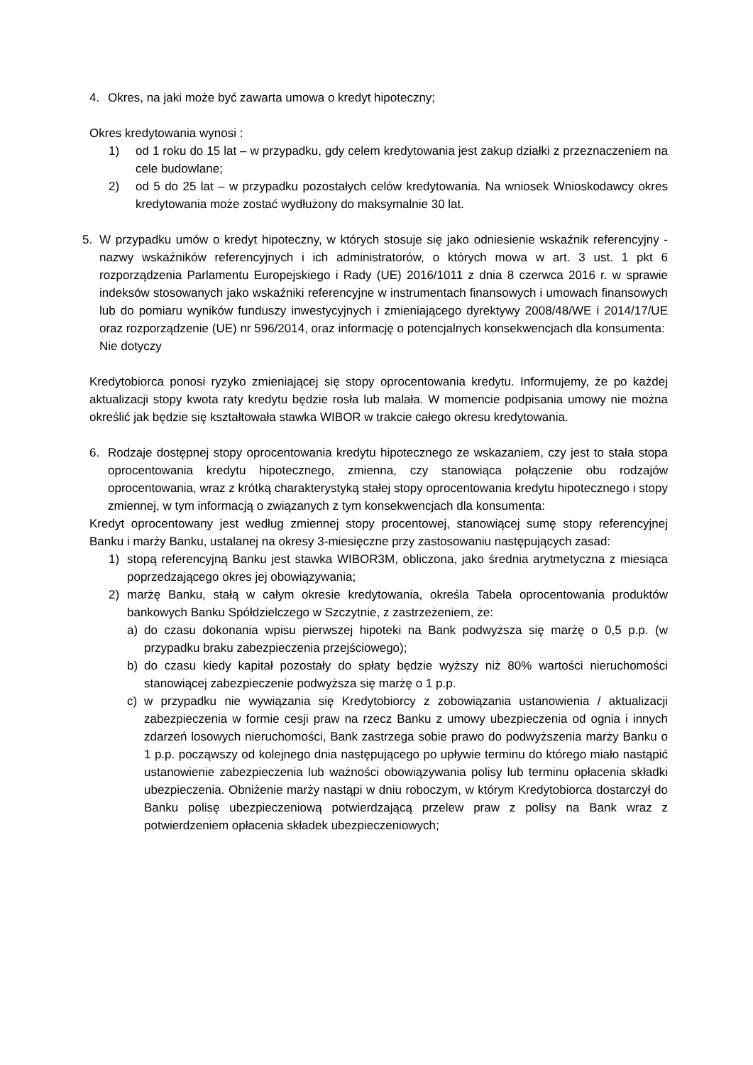4. Okres, na jaki może być zawarta umowa o kredyt hipoteczny;
Okres kredytowania wynosi :
1) od 1 roku do 15 lat – w przypadku, gdy celem kredytowania jest zakup działki z przeznaczeniem na cele budowlane;
2) od 5 do 25 lat – w przypadku pozostałych celów kredytowania. Na wniosek Wnioskodawcy okres kredytowania może zostać wydłużony do maksymalnie 30 lat.
5. W przypadku umów o kredyt hipoteczny, w których stosuje się jako odniesienie wskaźnik referencyjny - nazwy wskaźników referencyjnych i ich administratorów, o których mowa w art. 3 ust. 1 pkt 6 rozporządzenia Parlamentu Europejskiego i Rady (UE) 2016/1011 z dnia 8 czerwca 2016 r. w sprawie indeksów stosowanych jako wskaźniki referencyjne w instrumentach finansowych i umowach finansowych lub do pomiaru wyników funduszy inwestycyjnych i zmieniającego dyrektywy 2008/48/WE i 2014/17/UE oraz rozporządzenie (UE) nr 596/2014, oraz informację o potencjalnych konsekwencjach dla konsumenta:
Nie dotyczy
Kredytobiorca ponosi ryzyko zmieniającej się stopy oprocentowania kredytu. Informujemy, że po każdej aktualizacji stopy kwota raty kredytu będzie rosła lub malała. W momencie podpisania umowy nie można określić jak będzie się kształtowała stawka WIBOR w trakcie całego okresu kredytowania.
6. Rodzaje dostępnej stopy oprocentowania kredytu hipotecznego ze wskazaniem, czy jest to stała stopa oprocentowania kredytu hipotecznego, zmienna, czy stanowiąca połączenie obu rodzajów oprocentowania, wraz z krótką charakterystyką stałej stopy oprocentowania kredytu hipotecznego i stopy zmiennej, w tym informacją o związanych z tym konsekwencjach dla konsumenta:
Kredyt oprocentowany jest według zmiennej stopy procentowej, stanowiącej sumę stopy referencyjnej Banku i marży Banku, ustalanej na okresy 3-miesięczne przy zastosowaniu następujących zasad:
1) stopą referencyjną Banku jest stawka WIBOR3M, obliczona, jako średnia arytmetyczna z miesiąca poprzedzającego okres jej obowiązywania;
2) marżę Banku, stałą w całym okresie kredytowania, określa Tabela oprocentowania produktów bankowych Banku Spółdzielczego w Szczytnie, z zastrzeżeniem, że:
a) do czasu dokonania wpisu pierwszej hipoteki na Bank podwyższa się marżę o 0,5 p.p. (w przypadku braku zabezpieczenia przejściowego);
b) do czasu kiedy kapitał pozostały do spłaty będzie wyższy niż 80% wartości nieruchomości stanowiącej zabezpieczenie podwyższa się marżę o 1 p.p.
c) w przypadku nie wywiązania się Kredytobiorcy z zobowiązania ustanowienia / aktualizacji zabezpieczenia w formie cesji praw na rzecz Banku z umowy ubezpieczenia od ognia i innych zdarzeń losowych nieruchomości, Bank zastrzega sobie prawo do podwyższenia marży Banku o 1 p.p. począwszy od kolejnego dnia następującego po upływie terminu do którego miało nastąpić ustanowienie zabezpieczenia lub ważności obowiązywania polisy lub terminu opłacenia składki ubezpieczenia. Obniżenie marży nastąpi w dniu roboczym, w którym Kredytobiorca dostarczył do Banku polisę ubezpieczeniową potwierdzającą przelew praw z polisy na Bank wraz z potwierdzeniem opłacenia składek ubezpieczeniowych;